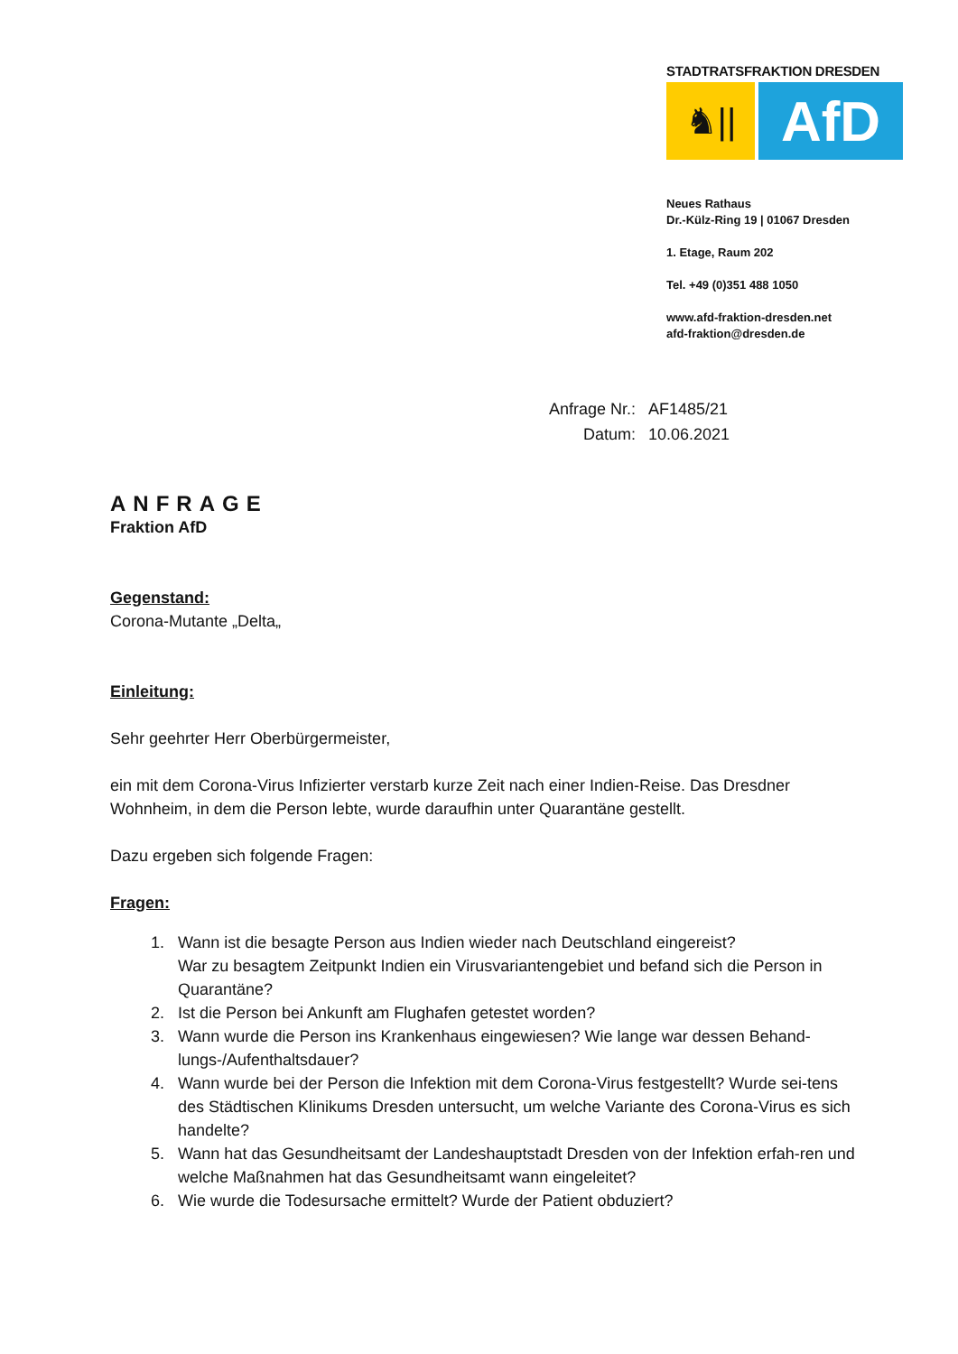STADTRATSFRAKTION DRESDEN
♞||
AfD
Neues Rathaus
Dr.-Külz-Ring 19 | 01067 Dresden
1. Etage, Raum 202
Tel. +49 (0)351 488 1050
www.afd-fraktion-dresden.net
afd-fraktion@dresden.de
| Anfrage Nr.: | AF1485/21 |
| Datum: | 10.06.2021 |
ANFRAGE
Fraktion AfD
Gegenstand:
Corona-Mutante „Delta„
Einleitung:
Sehr geehrter Herr Oberbürgermeister,
ein mit dem Corona-Virus Infizierter verstarb kurze Zeit nach einer Indien-Reise. Das Dresdner Wohnheim, in dem die Person lebte, wurde daraufhin unter Quarantäne gestellt.
Dazu ergeben sich folgende Fragen:
Fragen:
1. Wann ist die besagte Person aus Indien wieder nach Deutschland eingereist?
War zu besagtem Zeitpunkt Indien ein Virusvariantengebiet und befand sich die Person in Quarantäne?
2. Ist die Person bei Ankunft am Flughafen getestet worden?
3. Wann wurde die Person ins Krankenhaus eingewiesen? Wie lange war dessen Behand-lungs-/Aufenthaltsdauer?
4. Wann wurde bei der Person die Infektion mit dem Corona-Virus festgestellt? Wurde sei-tens des Städtischen Klinikums Dresden untersucht, um welche Variante des Corona-Virus es sich handelte?
5. Wann hat das Gesundheitsamt der Landeshauptstadt Dresden von der Infektion erfah-ren und welche Maßnahmen hat das Gesundheitsamt wann eingeleitet?
6. Wie wurde die Todesursache ermittelt? Wurde der Patient obduziert?